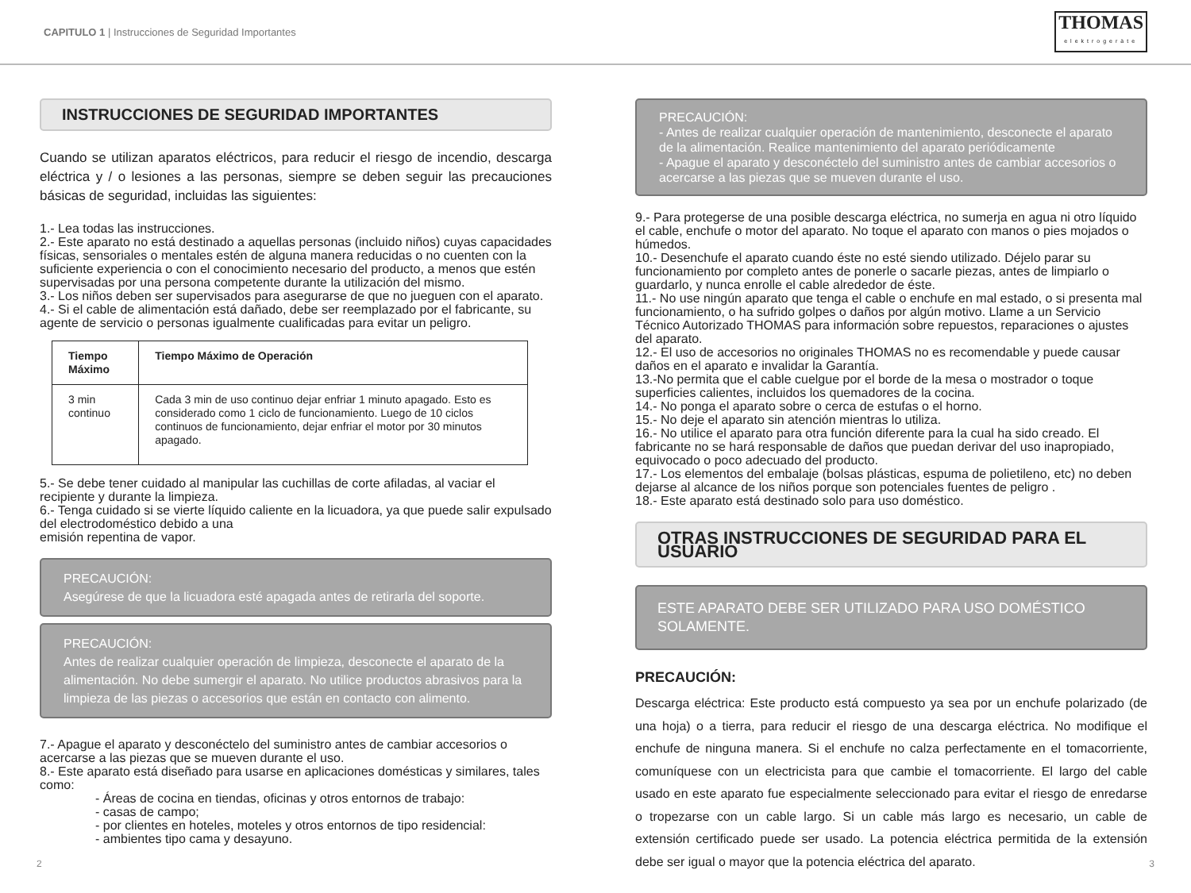CAPITULO 1 | Instrucciones de Seguridad Importantes
THOMAS
elektrogeräte
INSTRUCCIONES DE SEGURIDAD IMPORTANTES
Cuando se utilizan aparatos eléctricos, para reducir el riesgo de incendio, descarga eléctrica y / o lesiones a las personas, siempre se deben seguir las precauciones básicas de seguridad, incluidas las siguientes:
1.- Lea todas las instrucciones.
2.- Este aparato no está destinado a aquellas personas (incluido niños) cuyas capacidades físicas, sensoriales o mentales estén de alguna manera reducidas o no cuenten con la suficiente experiencia o con el conocimiento necesario del producto, a menos que estén supervisadas por una persona competente durante la utilización del mismo.
3.- Los niños deben ser supervisados para asegurarse de que no jueguen con el aparato.
4.- Si el cable de alimentación está dañado, debe ser reemplazado por el fabricante, su agente de servicio o personas igualmente cualificadas para evitar un peligro.
| Tiempo Máximo | Tiempo Máximo de Operación |
| --- | --- |
| 3 min continuo | Cada 3 min de uso continuo dejar enfriar 1 minuto apagado. Esto es considerado como 1 ciclo de funcionamiento. Luego de 10 ciclos continuos de funcionamiento, dejar enfriar el motor por 30 minutos apagado. |
5.- Se debe tener cuidado al manipular las cuchillas de corte afiladas, al vaciar el recipiente y durante la limpieza.
6.- Tenga cuidado si se vierte líquido caliente en la licuadora, ya que puede salir expulsado del electrodoméstico debido a una
emisión repentina de vapor.
PRECAUCIÓN:
Asegúrese de que la licuadora esté apagada antes de retirarla del soporte.
PRECAUCIÓN:
Antes de realizar cualquier operación de limpieza, desconecte el aparato de la alimentación. No debe sumergir el aparato. No utilice productos abrasivos para la limpieza de las piezas o accesorios que están en contacto con alimento.
7.- Apague el aparato y desconéctelo del suministro antes de cambiar accesorios o acercarse a las piezas que se mueven durante el uso.
8.- Este aparato está diseñado para usarse en aplicaciones domésticas y similares, tales como:
- Áreas de cocina en tiendas, oficinas y otros entornos de trabajo:
- casas de campo;
- por clientes en hoteles, moteles y otros entornos de tipo residencial:
- ambientes tipo cama y desayuno.
PRECAUCIÓN:
- Antes de realizar cualquier operación de mantenimiento, desconecte el aparato de la alimentación. Realice mantenimiento del aparato periódicamente
- Apague el aparato y desconéctelo del suministro antes de cambiar accesorios o acercarse a las piezas que se mueven durante el uso.
9.- Para protegerse de una posible descarga eléctrica, no sumerja en agua ni otro líquido el cable, enchufe o motor del aparato. No toque el aparato con manos o pies mojados o húmedos.
10.- Desenchufe el aparato cuando éste no esté siendo utilizado. Déjelo parar su funcionamiento por completo antes de ponerle o sacarle piezas, antes de limpiarlo o guardarlo, y nunca enrolle el cable alrededor de éste.
11.- No use ningún aparato que tenga el cable o enchufe en mal estado, o si presenta mal funcionamiento, o ha sufrido golpes o daños por algún motivo. Llame a un Servicio Técnico Autorizado THOMAS para información sobre repuestos, reparaciones o ajustes del aparato.
12.- El uso de accesorios no originales THOMAS no es recomendable y puede causar daños en el aparato e invalidar la Garantía.
13.-No permita que el cable cuelgue por el borde de la mesa o mostrador o toque superficies calientes, incluidos los quemadores de la cocina.
14.- No ponga el aparato sobre o cerca de estufas o el horno.
15.- No deje el aparato sin atención mientras lo utiliza.
16.- No utilice el aparato para otra función diferente para la cual ha sido creado. El fabricante no se hará responsable de daños que puedan derivar del uso inapropiado, equivocado o poco adecuado del producto.
17.- Los elementos del embalaje (bolsas plásticas, espuma de polietileno, etc) no deben dejarse al alcance de los niños porque son potenciales fuentes de peligro .
18.- Este aparato está destinado solo para uso doméstico.
OTRAS INSTRUCCIONES DE SEGURIDAD PARA EL USUARIO
ESTE APARATO DEBE SER UTILIZADO PARA USO DOMÉSTICO SOLAMENTE.
PRECAUCIÓN:
Descarga eléctrica: Este producto está compuesto ya sea por un enchufe polarizado (de una hoja) o a tierra, para reducir el riesgo de una descarga eléctrica. No modifique el enchufe de ninguna manera. Si el enchufe no calza perfectamente en el tomacorriente, comuníquese con un electricista para que cambie el tomacorriente. El largo del cable usado en este aparato fue especialmente seleccionado para evitar el riesgo de enredarse o tropezarse con un cable largo. Si un cable más largo es necesario, un cable de extensión certificado puede ser usado. La potencia eléctrica permitida de la extensión debe ser igual o mayor que la potencia eléctrica del aparato.
2 3